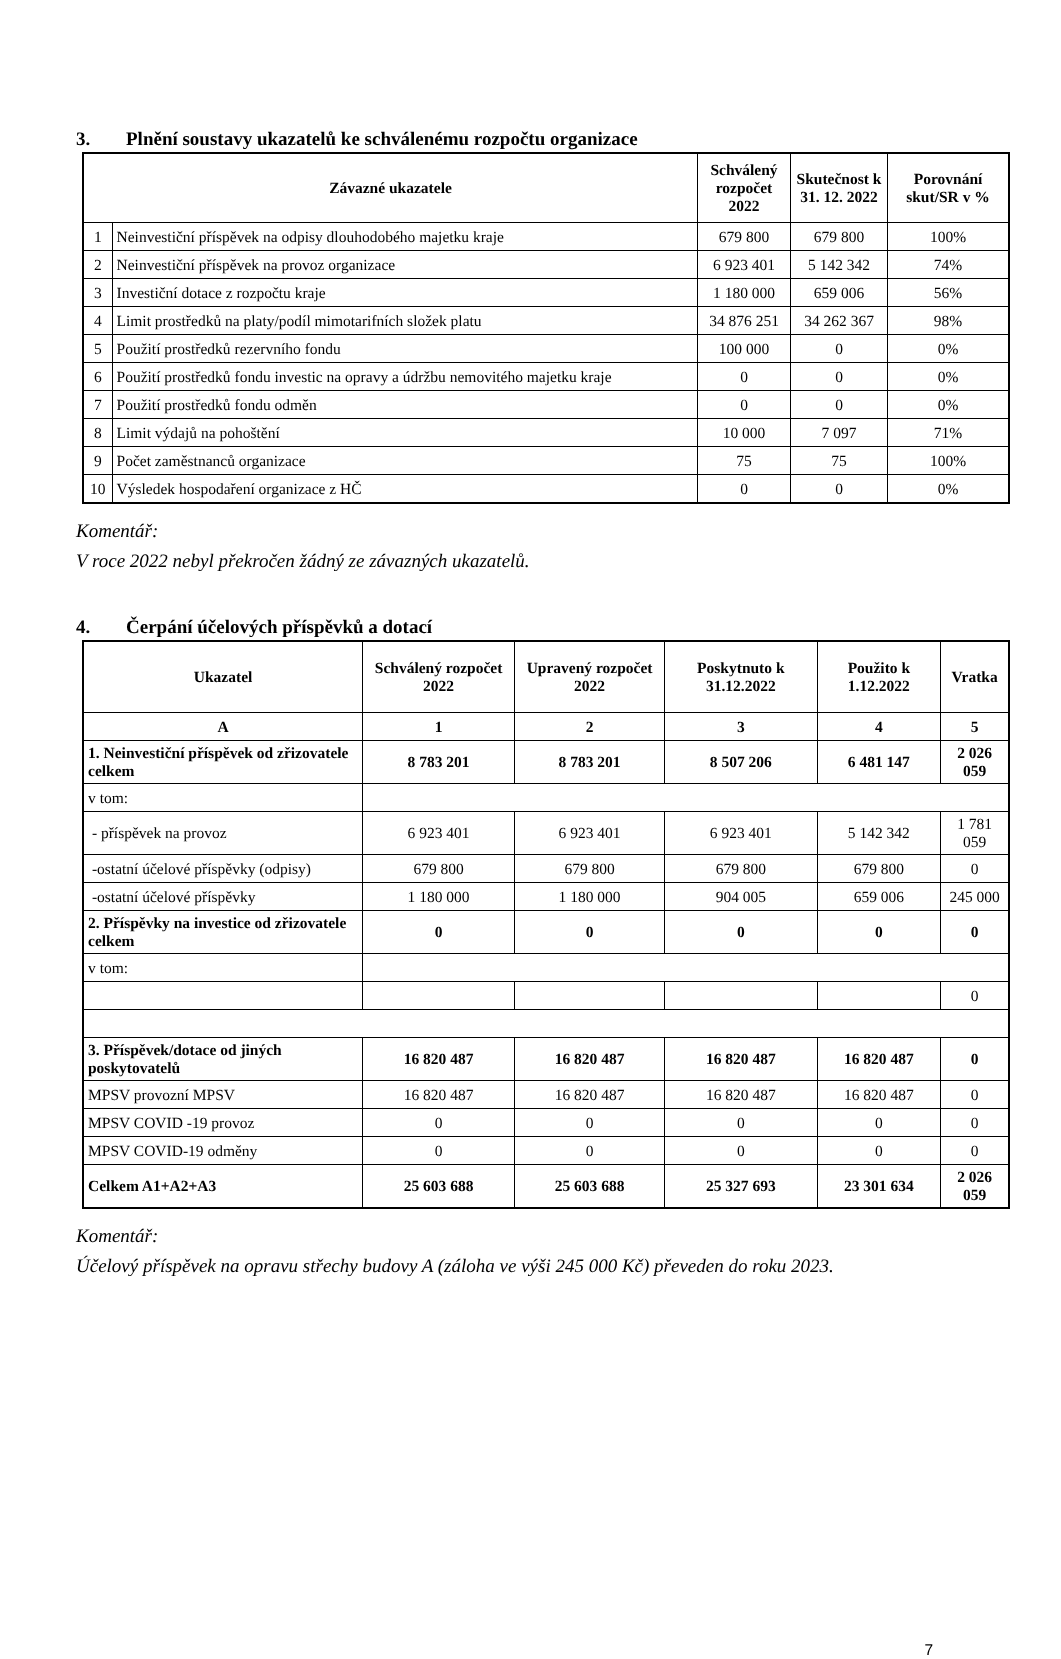3. Plnění soustavy ukazatelů ke schválenému rozpočtu organizace
| Závazné ukazatele | | Schválený rozpočet 2022 | Skutečnost k 31. 12. 2022 | Porovnání skut/SR v % |
| --- | --- | --- | --- | --- |
| 1 | Neinvestiční příspěvek na odpisy dlouhodobého majetku kraje | 679 800 | 679 800 | 100% |
| 2 | Neinvestiční příspěvek na provoz organizace | 6 923 401 | 5 142 342 | 74% |
| 3 | Investiční dotace z rozpočtu kraje | 1 180 000 | 659 006 | 56% |
| 4 | Limit prostředků na platy/podíl mimotarifních složek platu | 34 876 251 | 34 262 367 | 98% |
| 5 | Použití prostředků rezervního fondu | 100 000 | 0 | 0% |
| 6 | Použití prostředků fondu investic na opravy a údržbu nemovitého majetku kraje | 0 | 0 | 0% |
| 7 | Použití prostředků fondu odměn | 0 | 0 | 0% |
| 8 | Limit výdajů na pohoštění | 10 000 | 7 097 | 71% |
| 9 | Počet zaměstnanců organizace | 75 | 75 | 100% |
| 10 | Výsledek hospodaření organizace z HČ | 0 | 0 | 0% |
Komentář:
V roce 2022 nebyl překročen žádný ze závazných ukazatelů.
4. Čerpání účelových příspěvků a dotací
| Ukazatel | Schválený rozpočet 2022 | Upravený rozpočet 2022 | Poskytnuto k 31.12.2022 | Použito k 1.12.2022 | Vratka |
| --- | --- | --- | --- | --- | --- |
| A | 1 | 2 | 3 | 4 | 5 |
| 1. Neinvestiční příspěvek od zřizovatele celkem | 8 783 201 | 8 783 201 | 8 507 206 | 6 481 147 | 2 026 059 |
| v tom: | | | | | |
| - příspěvek na provoz | 6 923 401 | 6 923 401 | 6 923 401 | 5 142 342 | 1 781 059 |
| -ostatní účelové příspěvky (odpisy) | 679 800 | 679 800 | 679 800 | 679 800 | 0 |
| -ostatní účelové příspěvky | 1 180 000 | 1 180 000 | 904 005 | 659 006 | 245 000 |
| 2. Příspěvky na investice od zřizovatele celkem | 0 | 0 | 0 | 0 | 0 |
| v tom: | | | | | |
| | | | | | 0 |
| 3. Příspěvek/dotace od jiných poskytovatelů | 16 820 487 | 16 820 487 | 16 820 487 | 16 820 487 | 0 |
| MPSV provozní MPSV | 16 820 487 | 16 820 487 | 16 820 487 | 16 820 487 | 0 |
| MPSV COVID -19 provoz | 0 | 0 | 0 | 0 | 0 |
| MPSV COVID-19 odměny | 0 | 0 | 0 | 0 | 0 |
| Celkem A1+A2+A3 | 25 603 688 | 25 603 688 | 25 327 693 | 23 301 634 | 2 026 059 |
Komentář:
Účelový příspěvek na opravu střechy budovy A (záloha ve výši 245 000 Kč) převeden do roku 2023.
7